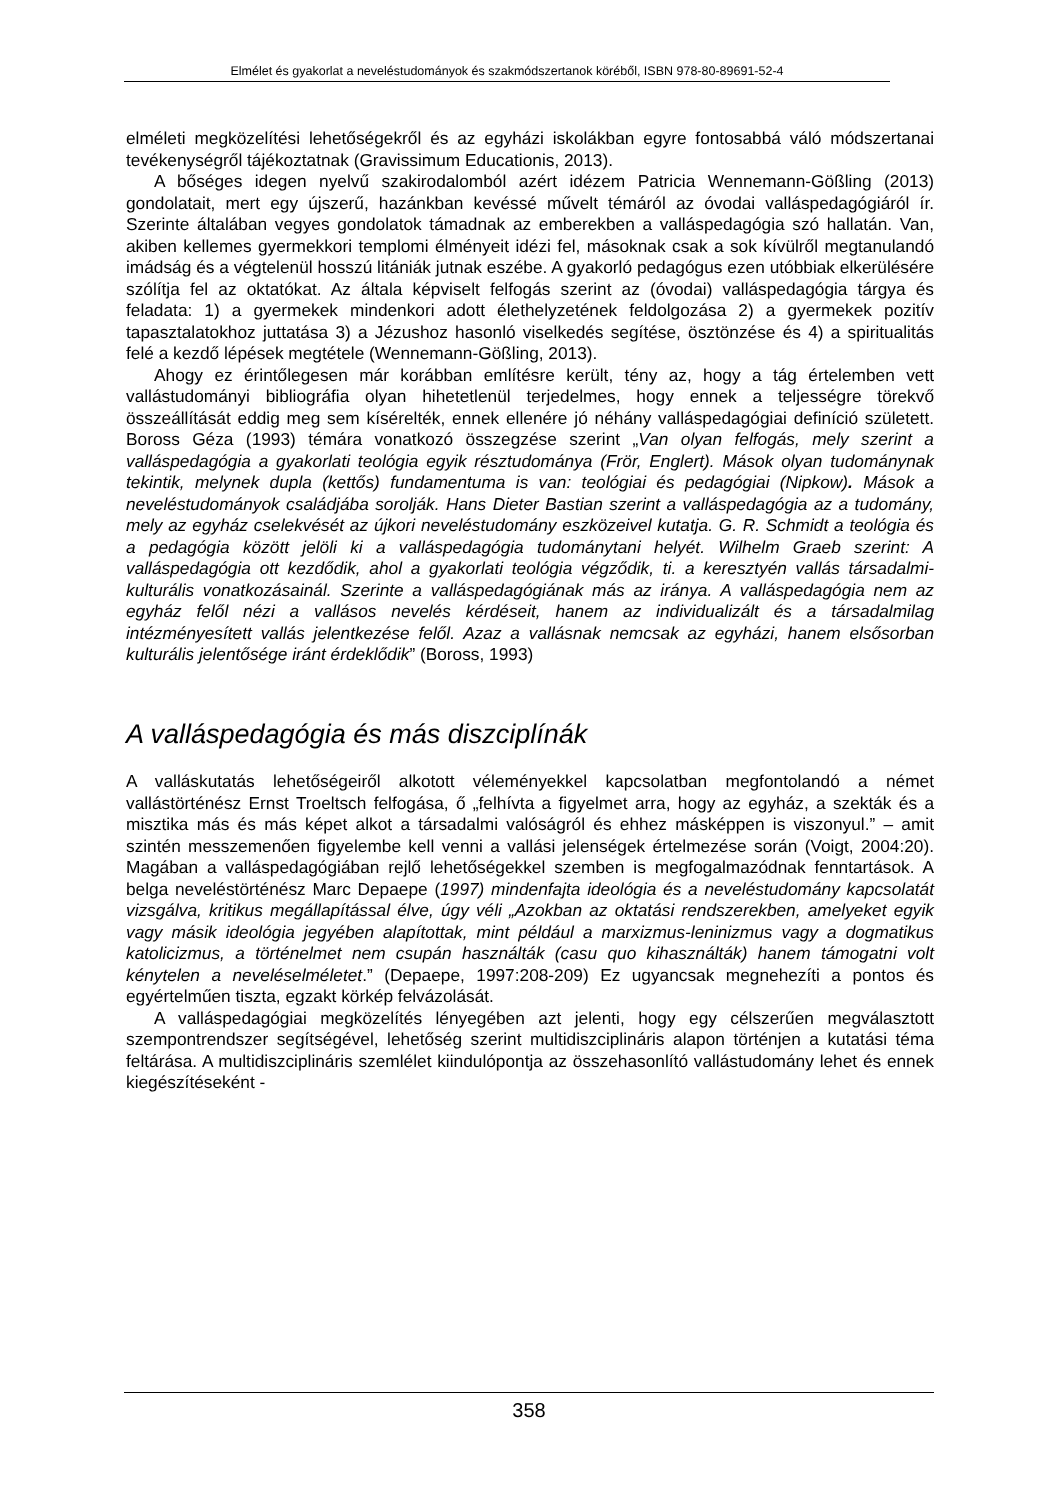Elmélet és gyakorlat a neveléstudományok és szakmódszertanok köréből, ISBN 978-80-89691-52-4
elméleti megközelítési lehetőségekről és az egyházi iskolákban egyre fontosabbá váló módszertanai tevékenységről tájékoztatnak (Gravissimum Educationis, 2013).
A bőséges idegen nyelvű szakirodalomból azért idézem Patricia Wennemann-Gößling (2013) gondolatait, mert egy újszerű, hazánkban kevéssé művelt témáról az óvodai vallásped­agógiáról ír. Szerinte általában vegyes gondolatok támadnak az emberekben a valláspedagógia szó hallatán. Van, akiben kellemes gyermekkori templomi élményeit idézi fel, másoknak csak a sok kívülről megtanulandó imádság és a végtelenül hosszú litániák jutnak eszébe. A gyakorló pedagógus ezen utóbbiak elkerülésére szólítja fel az oktatókat. Az általa képviselt felfogás szerint az (óvodai) valláspedagógia tárgya és feladata: 1) a gyermekek mindenkori adott élethelyzetének feldolgozása 2) a gyermekek pozitív tapasztalatokhoz juttatása 3) a Jézushoz hasonló viselkedés segítése, ösztönzése és 4) a spiritualitás felé a kezdő lépések megtétele (Wennemann-Gößling, 2013).
Ahogy ez érintőlegesen már korábban említésre került, tény az, hogy a tág értelemben vett vallástudományi bibliográfia olyan hihetetlenül terjedelmes, hogy ennek a teljességre törekvő összeállítását eddig meg sem kísérelték, ennek ellenére jó néhány valláspedagógiai definíció született. Boross Géza (1993) témára vonatkozó összegzése szerint „Van olyan felfogás, mely szerint a valláspedagógia a gyakorlati teológia egyik résztudománya (Frör, Englert). Mások olyan tudománynak tekintik, melynek dupla (kettős) fundamentuma is van: teológiai és pedagógiai (Nipkow). Mások a neveléstudományok családjába sorolják. Hans Dieter Bastian szerint a valláspedagógia az a tudomány, mely az egyház cselekvését az újkori neveléstudomány eszközeivel kutatja. G. R. Schmidt a teológia és a pedagógia között jelöli ki a valláspedagógia tudománytani helyét. Wilhelm Graeb szerint: A valláspedagógia ott kezdődik, ahol a gyakorlati teológia végződik, ti. a keresztyén vallás társadalmi-kulturális vonatkozásainál. Szerinte a valláspedagógiának más az iránya. A valláspedagógia nem az egyház felől nézi a vallásos nevelés kérdéseit, hanem az individualizált és a társadalmilag intézményesített vallás jelentkezése felől. Azaz a vallásnak nemcsak az egyházi, hanem elsősorban kulturális jelentősége iránt érdeklődik” (Boross, 1993)
A valláspedagógia és más diszciplínák
A valláskutatás lehetőségeiről alkotott véleményekkel kapcsolatban megfontolandó a német vallástörténész Ernst Troeltsch felfogása, ő „felhívta a figyelmet arra, hogy az egyház, a szekták és a misztika más és más képet alkot a társadalmi valóságról és ehhez másképpen is viszonyul.” – amit szintén messzemenően figyelembe kell venni a vallási jelenségek értelmezése során (Voigt, 2004:20). Magában a valláspedagógiában rejlő lehetőségekkel szemben is megfogalmazódnak fenntartások. A belga neveléstörténész Marc Depaepe (1997) mindenfajta ideológia és a neveléstudomány kapcsolatát vizsgálva, kritikus megállapítással élve, úgy véli „Azokban az oktatási rendszerekben, amelyeket egyik vagy másik ideológia jegyében alapítottak, mint például a marxizmus-leninizmus vagy a dogmatikus katolicizmus, a történelmet nem csupán használták (casu quo kihasználták) hanem támogatni volt kénytelen a neveléselméletet.” (Depaepe, 1997:208-209) Ez ugyancsak megnehezíti a pontos és egyértelműen tiszta, egzakt körkép felvázolását.
A valláspedagógiai megközelítés lényegében azt jelenti, hogy egy célszerűen megválasztott szempontrendszer segítségével, lehetőség szerint multidiszciplináris alapon történjen a kutatási téma feltárása. A multidiszciplináris szemlélet kiindulópontja az összehasonlító vallástudomány lehet és ennek kiegészítéseként -
358